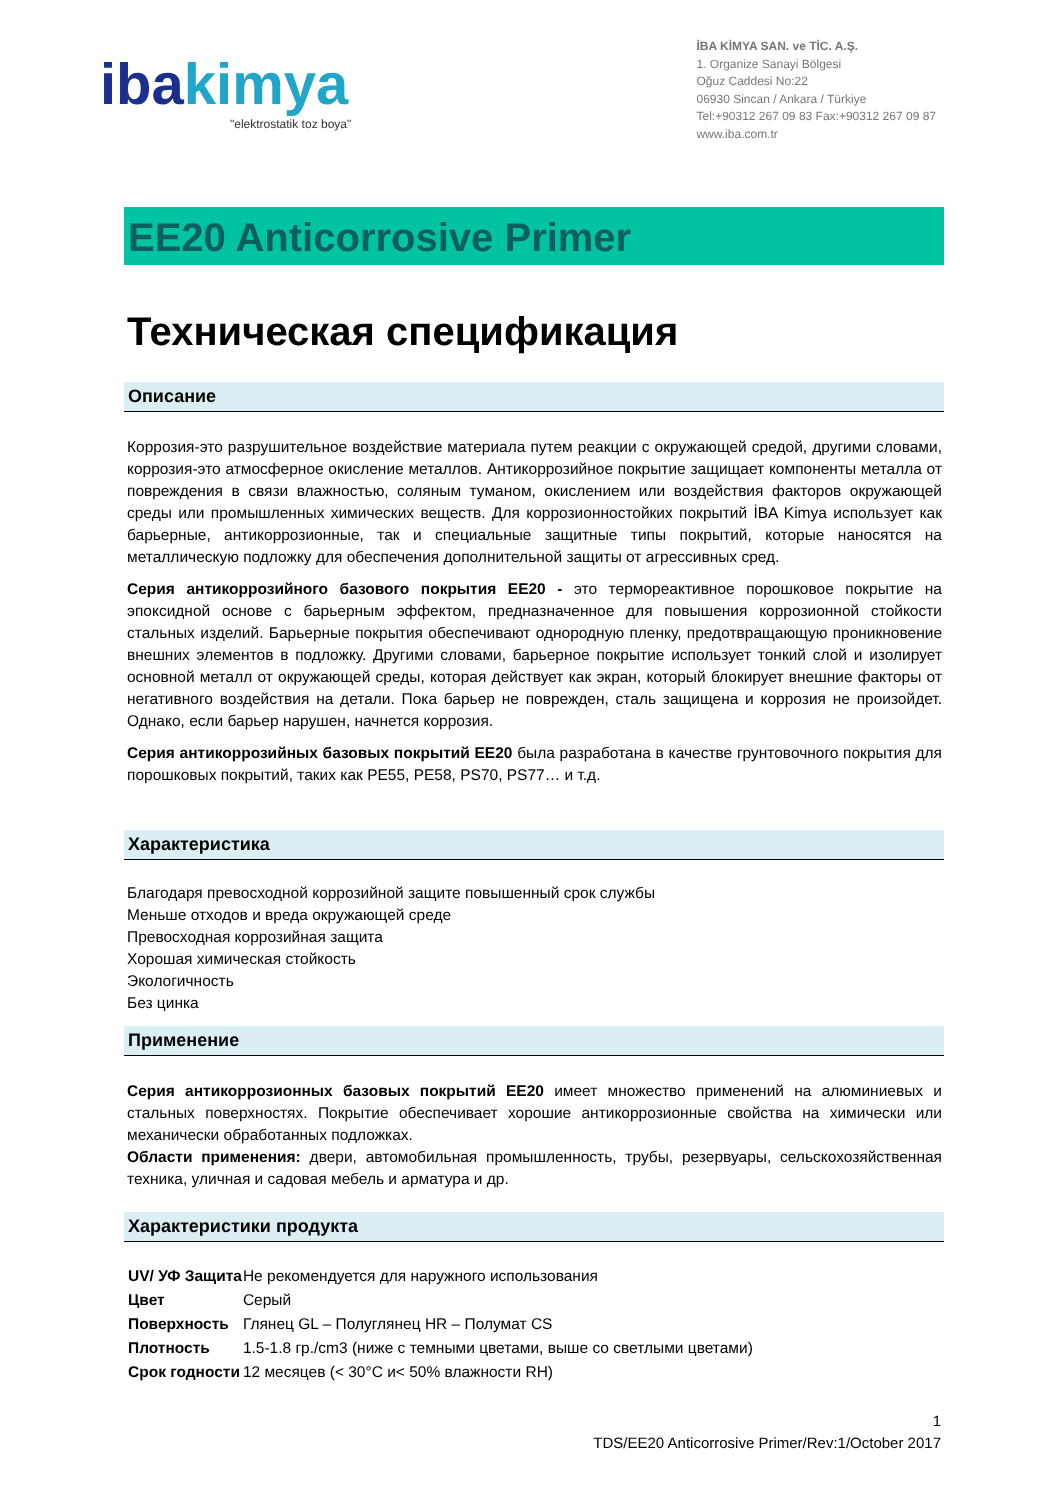ibakimya
"elektrostatik toz boya"
İBA KİMYA SAN. ve TİC. A.Ş.
1. Organize Sanayi Bölgesi
Oğuz Caddesi No:22
06930 Sincan / Ankara / Türkiye
Tel:+90312 267 09 83 Fax:+90312 267 09 87
www.iba.com.tr
EE20 Anticorrosive Primer
Техническая спецификация
Описание
Коррозия-это разрушительное воздействие материала путем реакции с окружающей средой, другими словами, коррозия-это атмосферное окисление металлов. Антикоррозийное покрытие защищает компоненты металла от повреждения в связи влажностью, соляным туманом, окислением или воздействия факторов окружающей среды или промышленных химических веществ. Для коррозионностойких покрытий İBA Kimya использует как барьерные, антикоррозионные, так и специальные защитные типы покрытий, которые наносятся на металлическую подложку для обеспечения дополнительной защиты от агрессивных сред.
Серия антикоррозийного базового покрытия EE20 - это термореактивное порошковое покрытие на эпоксидной основе с барьерным эффектом, предназначенное для повышения коррозионной стойкости стальных изделий. Барьерные покрытия обеспечивают однородную пленку, предотвращающую проникновение внешних элементов в подложку. Другими словами, барьерное покрытие использует тонкий слой и изолирует основной металл от окружающей среды, которая действует как экран, который блокирует внешние факторы от негативного воздействия на детали. Пока барьер не поврежден, сталь защищена и коррозия не произойдет. Однако, если барьер нарушен, начнется коррозия.
Серия антикоррозийных базовых покрытий EE20 была разработана в качестве грунтовочного покрытия для порошковых покрытий, таких как PE55, PE58, PS70, PS77… и т.д.
Характеристика
Благодаря превосходной коррозийной защите повышенный срок службы
Меньше отходов и вреда окружающей среде
Превосходная коррозийная защита
Хорошая химическая стойкость
Экологичность
Без цинка
Применение
Серия антикоррозионных базовых покрытий EE20 имеет множество применений на алюминиевых и стальных поверхностях. Покрытие обеспечивает хорошие антикоррозионные свойства на химически или механически обработанных подложках.
Области применения: двери, автомобильная промышленность, трубы, резервуары, сельскохозяйственная техника, уличная и садовая мебель и арматура и др.
Характеристики продукта
| UV/ УФ Защита | Не рекомендуется для наружного использования |
| Цвет | Серый |
| Поверхность | Глянец GL – Полуглянец HR – Полумат CS |
| Плотность | 1.5-1.8 гр./cm3 (ниже с темными цветами, выше со светлыми цветами) |
| Срок годности | 12 месяцев (< 30°C и< 50% влажности RH) |
1
TDS/EE20 Anticorrosive Primer/Rev:1/October 2017